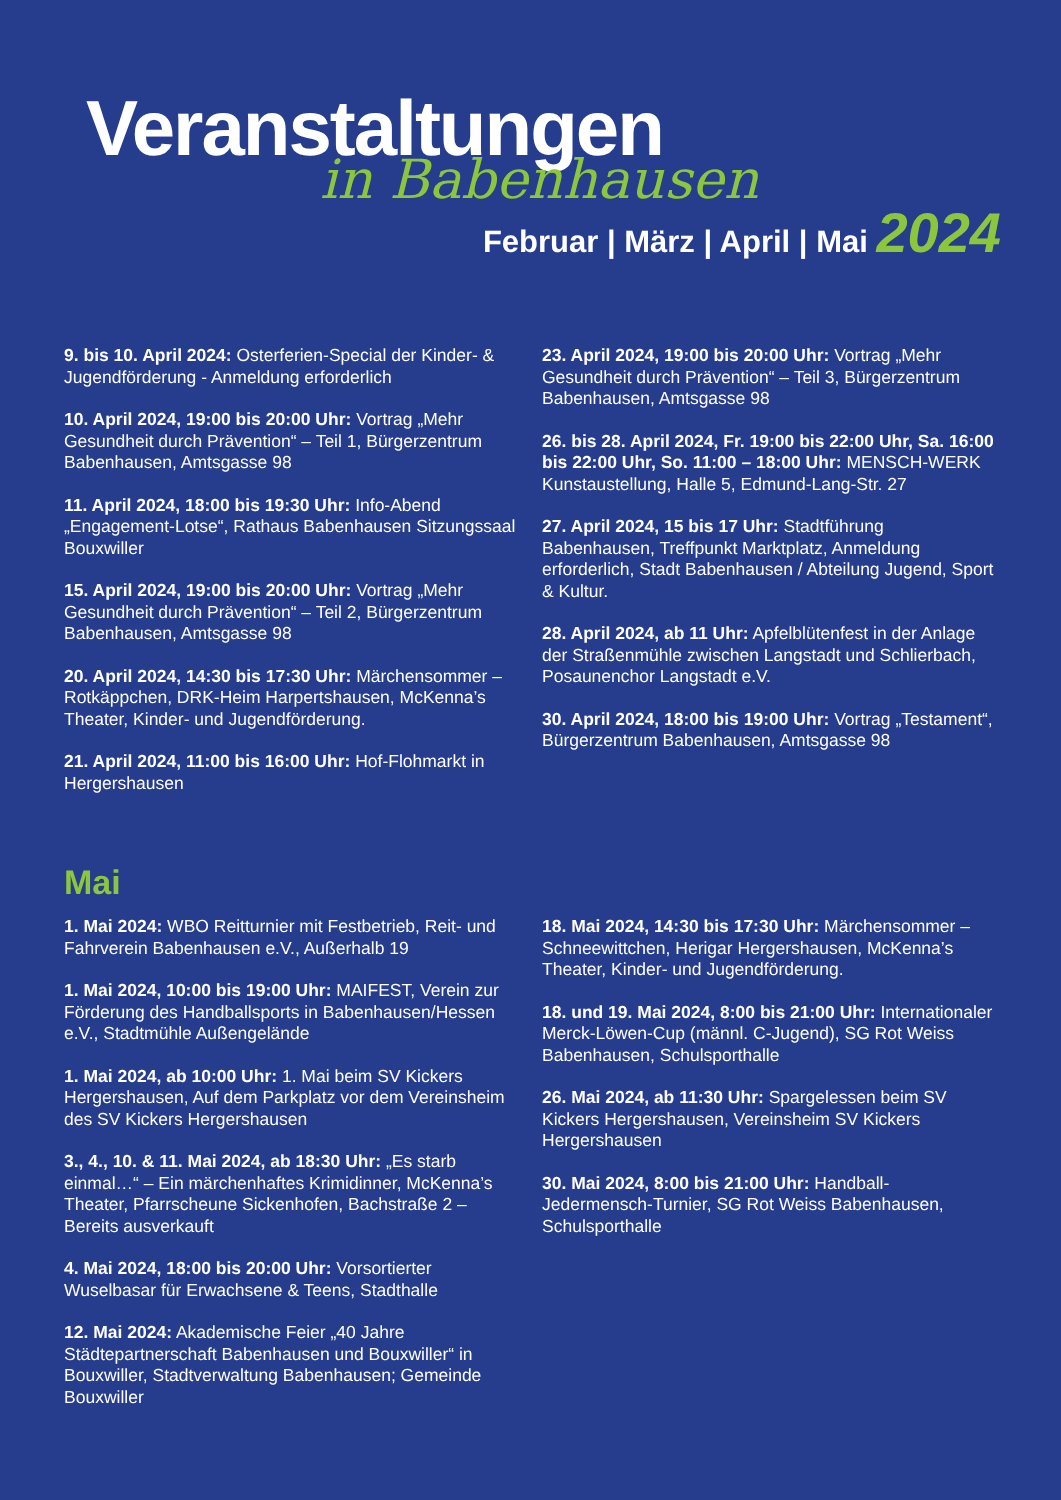Veranstaltungen
in Babenhausen
Februar | März | April | Mai 2024
9. bis 10. April 2024: Osterferien-Special der Kinder- & Jugendförderung - Anmeldung erforderlich
10. April 2024, 19:00 bis 20:00 Uhr: Vortrag „Mehr Gesundheit durch Prävention“ – Teil 1, Bürgerzentrum Babenhausen, Amtsgasse 98
11. April 2024, 18:00 bis 19:30 Uhr: Info-Abend „Engagement-Lotse“, Rathaus Babenhausen Sitzungssaal Bouxwiller
15. April 2024, 19:00 bis 20:00 Uhr: Vortrag „Mehr Gesundheit durch Prävention“ – Teil 2, Bürgerzentrum Babenhausen, Amtsgasse 98
20. April 2024, 14:30 bis 17:30 Uhr: Märchensommer – Rotkäppchen, DRK-Heim Harpertshausen, McKenna’s Theater, Kinder- und Jugendförderung.
21. April 2024, 11:00 bis 16:00 Uhr: Hof-Flohmarkt in Hergershausen
23. April 2024, 19:00 bis 20:00 Uhr: Vortrag „Mehr Gesundheit durch Prävention“ – Teil 3, Bürgerzentrum Babenhausen, Amtsgasse 98
26. bis 28. April 2024, Fr. 19:00 bis 22:00 Uhr, Sa. 16:00 bis 22:00 Uhr, So. 11:00 – 18:00 Uhr: MENSCH-WERK Kunstaustellung, Halle 5, Edmund-Lang-Str. 27
27. April 2024, 15 bis 17 Uhr: Stadtführung Babenhausen, Treffpunkt Marktplatz, Anmeldung erforderlich, Stadt Babenhausen / Abteilung Jugend, Sport & Kultur.
28. April 2024, ab 11 Uhr: Apfelblütenfest in der Anlage der Straßenmühle zwischen Langstadt und Schlierbach, Posaunenchor Langstadt e.V.
30. April 2024, 18:00 bis 19:00 Uhr: Vortrag „Testament“, Bürgerzentrum Babenhausen, Amtsgasse 98
Mai
1. Mai 2024: WBO Reitturnier mit Festbetrieb, Reit- und Fahrverein Babenhausen e.V., Außerhalb 19
1. Mai 2024, 10:00 bis 19:00 Uhr: MAIFEST, Verein zur Förderung des Handballsports in Babenhausen/Hessen e.V., Stadtmühle Außengelände
1. Mai 2024, ab 10:00 Uhr: 1. Mai beim SV Kickers Hergershausen, Auf dem Parkplatz vor dem Vereinsheim des SV Kickers Hergershausen
3., 4., 10. & 11. Mai 2024, ab 18:30 Uhr: „Es starb einmal…“ – Ein märchenhaftes Krimidinner, McKenna’s Theater, Pfarrscheune Sickenhofen, Bachstraße 2 – Bereits ausverkauft
4. Mai 2024, 18:00 bis 20:00 Uhr: Vorsortierter Wuselbasar für Erwachsene & Teens, Stadthalle
12. Mai 2024: Akademische Feier „40 Jahre Städtepartnerschaft Babenhausen und Bouxwiller“ in Bouxwiller, Stadtverwaltung Babenhausen; Gemeinde Bouxwiller
18. Mai 2024, 14:30 bis 17:30 Uhr: Märchensommer – Schneewittchen, Herigar Hergershausen, McKenna’s Theater, Kinder- und Jugendförderung.
18. und 19. Mai 2024, 8:00 bis 21:00 Uhr: Internationaler Merck-Löwen-Cup (männl. C-Jugend), SG Rot Weiss Babenhausen, Schulsporthalle
26. Mai 2024, ab 11:30 Uhr: Spargelessen beim SV Kickers Hergershausen, Vereinsheim SV Kickers Hergershausen
30. Mai 2024, 8:00 bis 21:00 Uhr: Handball-Jedermensch-Turnier, SG Rot Weiss Babenhausen, Schulsporthalle